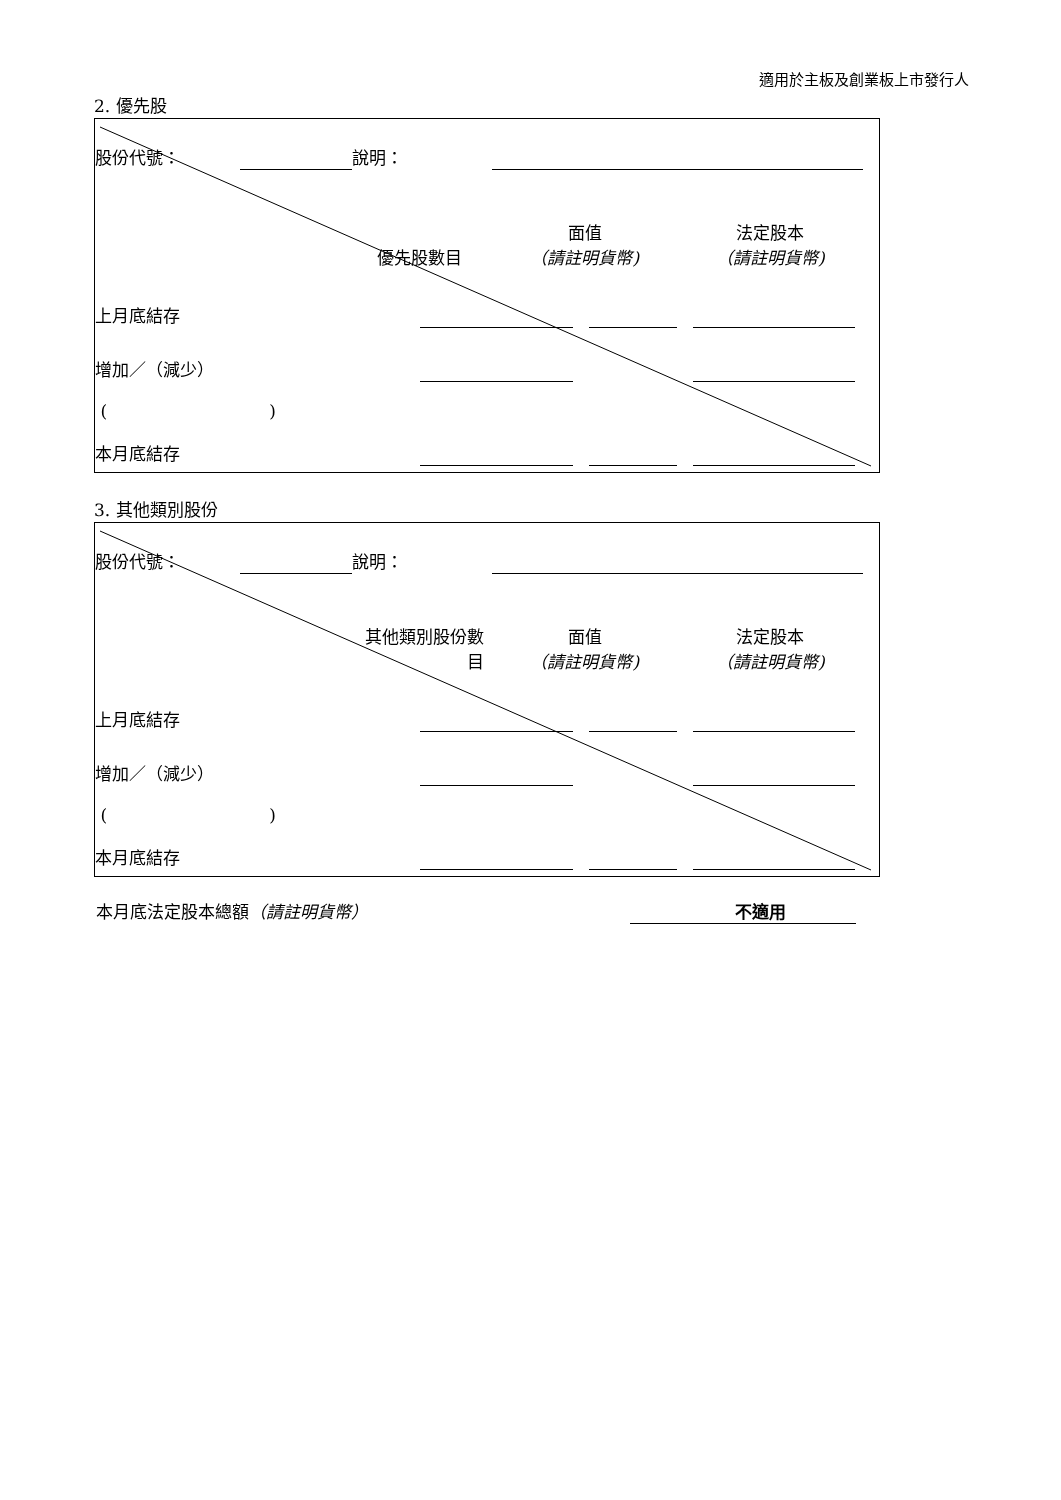適用於主板及創業板上市發行人
2. 優先股
| 股份代號： | | 說明： | | | |
| 優先股數目 | | | 面值 （請註明貨幣) | 法定股本 （請註明貨幣) | |
| 上月底結存 | | | | | | |
| 增加／（減少） | | | | | | |
| ( ) | | | | | | |
| 本月底結存 | | | | | | |
3. 其他類別股份
| 股份代號： | | 說明： | | | |
| 其他類別股份數 目 | | | 面值 （請註明貨幣) | 法定股本 （請註明貨幣) | |
| 上月底結存 | | | | | | |
| 增加／（減少） | | | | | | |
| ( ) | | | | | | |
| 本月底結存 | | | | | | |
本月底法定股本總額（請註明貨幣） 不適用